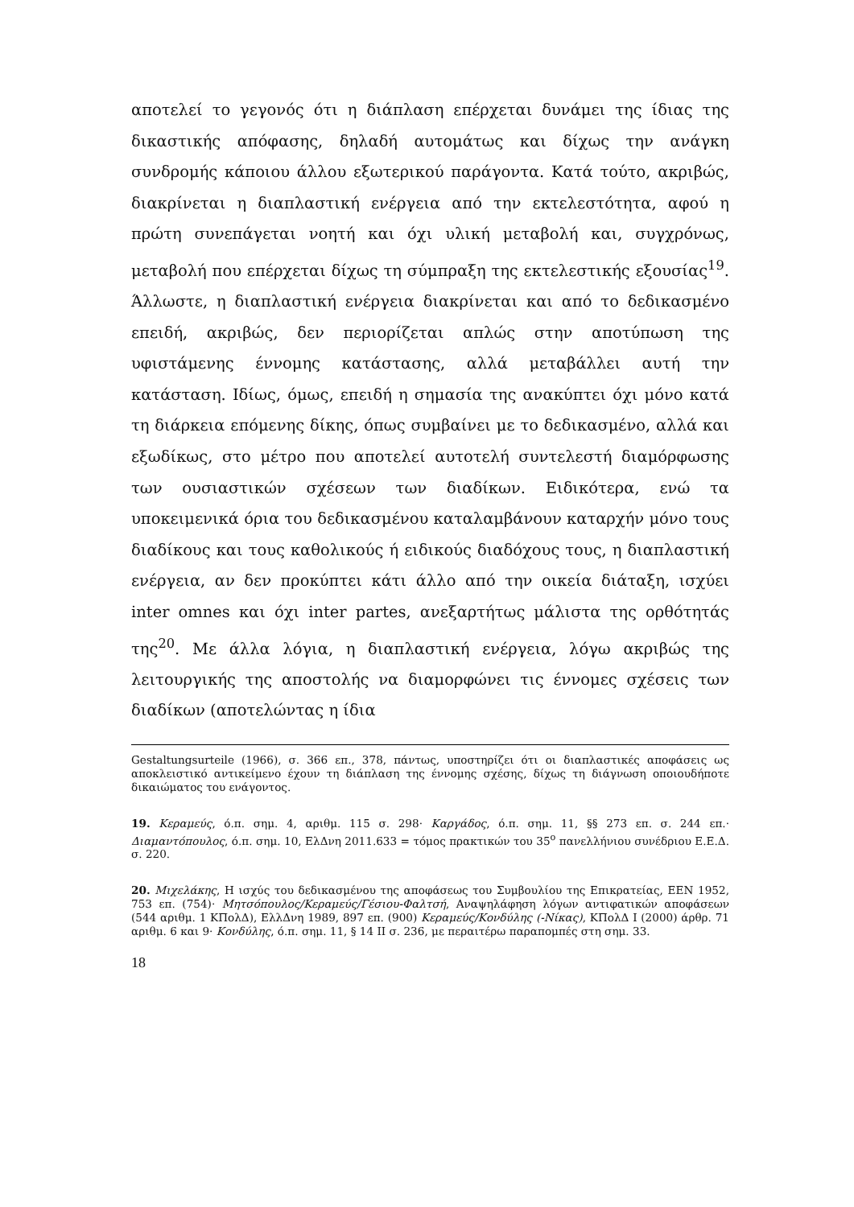αποτελεί το γεγονός ότι η διάπλαση επέρχεται δυνάμει της ίδιας της δικαστικής απόφασης, δηλαδή αυτομάτως και δίχως την ανάγκη συνδρομής κάποιου άλλου εξωτερικού παράγοντα. Κατά τούτο, ακριβώς, διακρίνεται η διαπλαστική ενέργεια από την εκτελεστότητα, αφού η πρώτη συνεπάγεται νοητή και όχι υλική μεταβολή και, συγχρόνως, μεταβολή που επέρχεται δίχως τη σύμπραξη της εκτελεστικής εξουσίας<sup>19</sup>. Άλλωστε, η διαπλαστική ενέργεια διακρίνεται και από το δεδικασμένο επειδή, ακριβώς, δεν περιορίζεται απλώς στην αποτύπωση της υφιστάμενης έννομης κατάστασης, αλλά μεταβάλλει αυτή την κατάσταση. Ιδίως, όμως, επειδή η σημασία της ανακύπτει όχι μόνο κατά τη διάρκεια επόμενης δίκης, όπως συμβαίνει με το δεδικασμένο, αλλά και εξωδίκως, στο μέτρο που αποτελεί αυτοτελή συντελεστή διαμόρφωσης των ουσιαστικών σχέσεων των διαδίκων. Ειδικότερα, ενώ τα υποκειμενικά όρια του δεδικασμένου καταλαμβάνουν καταρχήν μόνο τους διαδίκους και τους καθολικούς ή ειδικούς διαδόχους τους, η διαπλαστική ενέργεια, αν δεν προκύπτει κάτι άλλο από την οικεία διάταξη, ισχύει inter omnes και όχι inter partes, ανεξαρτήτως μάλιστα της ορθότητάς της<sup>20</sup>. Με άλλα λόγια, η διαπλαστική ενέργεια, λόγω ακριβώς της λειτουργικής της αποστολής να διαμορφώνει τις έννομες σχέσεις των διαδίκων (αποτελώντας η ίδια
Gestaltungsurteile (1966), σ. 366 επ., 378, πάντως, υποστηρίζει ότι οι διαπλαστικές αποφάσεις ως αποκλειστικό αντικείμενο έχουν τη διάπλαση της έννομης σχέσης, δίχως τη διάγνωση οποιουδήποτε δικαιώματος του ενάγοντος.
19. Κεραμεύς, ό.π. σημ. 4, αριθμ. 115 σ. 298· Καργάδος, ό.π. σημ. 11, §§ 273 επ. σ. 244 επ.· Διαμαντόπουλος, ό.π. σημ. 10, ΕλΔνη 2011.633 = τόμος πρακτικών του 35<sup>ο</sup> πανελλήνιου συνέδριου Ε.Ε.Δ. σ. 220.
20. Μιχελάκης, Η ισχύς του δεδικασμένου της αποφάσεως του Συμβουλίου της Επικρατείας, ΕΕΝ 1952, 753 επ. (754)· Μητσόπουλος/Κεραμεύς/Γέσιου-Φαλτσή, Αναψηλάφηση λόγων αντιφατικών αποφάσεων (544 αριθμ. 1 ΚΠολΔ), ΕλλΔνη 1989, 897 επ. (900) Κεραμεύς/Κονδύλης (-Νίκας), ΚΠολΔ Ι (2000) άρθρ. 71 αριθμ. 6 και 9· Κονδύλης, ό.π. σημ. 11, § 14 ΙΙ σ. 236, με περαιτέρω παραπομπές στη σημ. 33.
18